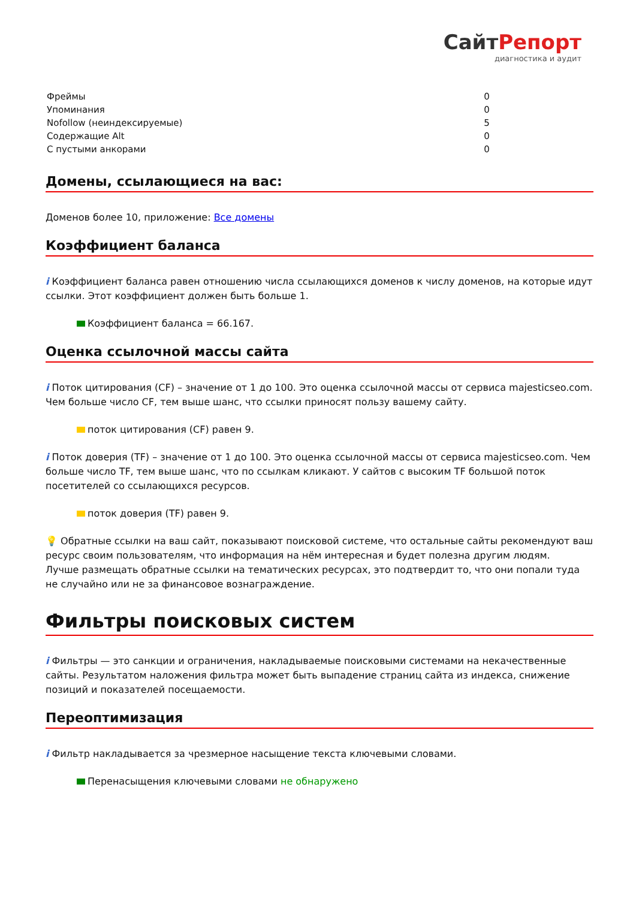СайтРепорт
диагностика и аудит
| Фреймы | 0 |
| Упоминания | 0 |
| Nofollow (неиндексируемые) | 5 |
| Содержащие Alt | 0 |
| С пустыми анкорами | 0 |
Домены, ссылающиеся на вас:
Доменов более 10, приложение: Все домены
Коэффициент баланса
i Коэффициент баланса равен отношению числа ссылающихся доменов к числу доменов, на которые идут ссылки. Этот коэффициент должен быть больше 1.
Коэффициент баланса = 66.167.
Оценка ссылочной массы сайта
i Поток цитирования (CF) – значение от 1 до 100. Это оценка ссылочной массы от сервиса majesticseo.com. Чем больше число CF, тем выше шанс, что ссылки приносят пользу вашему сайту.
поток цитирования (CF) равен 9.
i Поток доверия (TF) – значение от 1 до 100. Это оценка ссылочной массы от сервиса majesticseo.com. Чем больше число TF, тем выше шанс, что по ссылкам кликают. У сайтов с высоким TF большой поток посетителей со ссылающихся ресурсов.
поток доверия (TF) равен 9.
💡 Обратные ссылки на ваш сайт, показывают поисковой системе, что остальные сайты рекомендуют ваш ресурс своим пользователям, что информация на нём интересная и будет полезна другим людям.
Лучше размещать обратные ссылки на тематических ресурсах, это подтвердит то, что они попали туда не случайно или не за финансовое вознаграждение.
Фильтры поисковых систем
i Фильтры — это санкции и ограничения, накладываемые поисковыми системами на некачественные сайты. Результатом наложения фильтра может быть выпадение страниц сайта из индекса, снижение позиций и показателей посещаемости.
Переоптимизация
i Фильтр накладывается за чрезмерное насыщение текста ключевыми словами.
Перенасыщения ключевыми словами не обнаружено